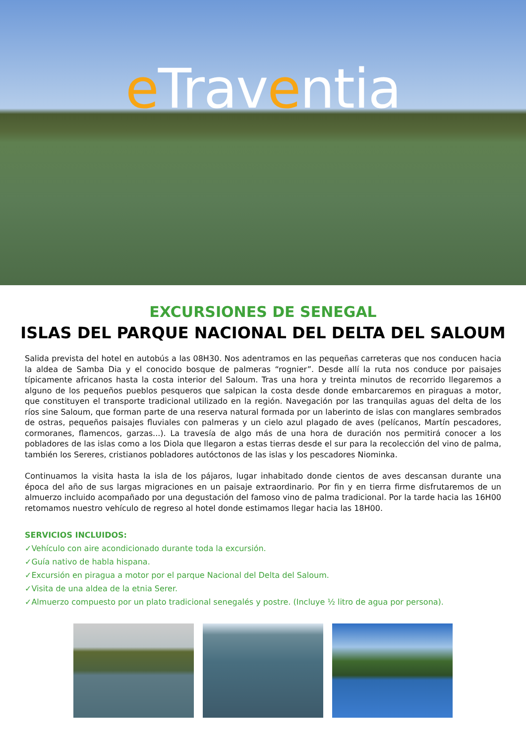e Traventia
EXCURSIONES DE SENEGAL
ISLAS DEL PARQUE NACIONAL DEL DELTA DEL SALOUM
Salida prevista del hotel en autobús a las 08H30. Nos adentramos en las pequeñas carreteras que nos conducen hacia la aldea de Samba Dia y el conocido bosque de palmeras “rognier”. Desde allí la ruta nos conduce por paisajes típicamente africanos hasta la costa interior del Saloum. Tras una hora y treinta minutos de recorrido llegaremos a alguno de los pequeños pueblos pesqueros que salpican la costa desde donde embarcaremos en piraguas a motor, que constituyen el transporte tradicional utilizado en la región. Navegación por las tranquilas aguas del delta de los ríos sine Saloum, que forman parte de una reserva natural formada por un laberinto de islas con manglares sembrados de ostras, pequeños paisajes fluviales con palmeras y un cielo azul plagado de aves (pelícanos, Martín pescadores, cormoranes, flamencos, garzas...). La travesía de algo más de una hora de duración nos permitirá conocer a los pobladores de las islas como a los Diola que llegaron a estas tierras desde el sur para la recolección del vino de palma, también los Sereres, cristianos pobladores autóctonos de las islas y los pescadores Niominka.
Continuamos la visita hasta la isla de los pájaros, lugar inhabitado donde cientos de aves descansan durante una época del año de sus largas migraciones en un paisaje extraordinario. Por fin y en tierra firme disfrutaremos de un almuerzo incluido acompañado por una degustación del famoso vino de palma tradicional. Por la tarde hacia las 16H00 retomamos nuestro vehículo de regreso al hotel donde estimamos llegar hacia las 18H00.
SERVICIOS INCLUIDOS:
✓Vehículo con aire acondicionado durante toda la excursión.
✓Guía nativo de habla hispana.
✓Excursión en piragua a motor por el parque Nacional del Delta del Saloum.
✓Visita de una aldea de la etnia Serer.
✓Almuerzo compuesto por un plato tradicional senegalés y postre. (Incluye ½ litro de agua por persona).